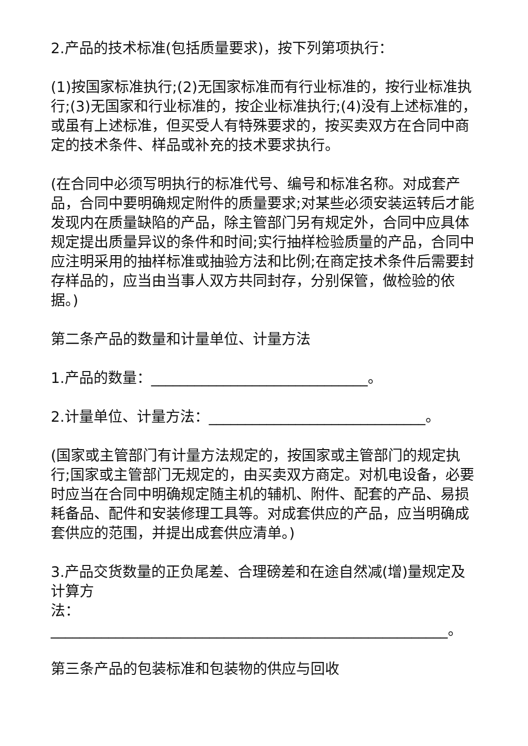2.产品的技术标准(包括质量要求)，按下列第项执行：
(1)按国家标准执行;(2)无国家标准而有行业标准的，按行业标准执行;(3)无国家和行业标准的，按企业标准执行;(4)没有上述标准的，或虽有上述标准，但买受人有特殊要求的，按买卖双方在合同中商定的技术条件、样品或补充的技术要求执行。
(在合同中必须写明执行的标准代号、编号和标准名称。对成套产品，合同中要明确规定附件的质量要求;对某些必须安装运转后才能发现内在质量缺陷的产品，除主管部门另有规定外，合同中应具体规定提出质量异议的条件和时间;实行抽样检验质量的产品，合同中应注明采用的抽样标准或抽验方法和比例;在商定技术条件后需要封存样品的，应当由当事人双方共同封存，分别保管，做检验的依据。)
第二条产品的数量和计量单位、计量方法
1.产品的数量：______________________________。
2.计量单位、计量方法：______________________________。
(国家或主管部门有计量方法规定的，按国家或主管部门的规定执行;国家或主管部门无规定的，由买卖双方商定。对机电设备，必要时应当在合同中明确规定随主机的辅机、附件、配套的产品、易损耗备品、配件和安装修理工具等。对成套供应的产品，应当明确成套供应的范围，并提出成套供应清单。)
3.产品交货数量的正负尾差、合理磅差和在途自然减(增)量规定及计算方
法：_______________________________________________________。
第三条产品的包装标准和包装物的供应与回收